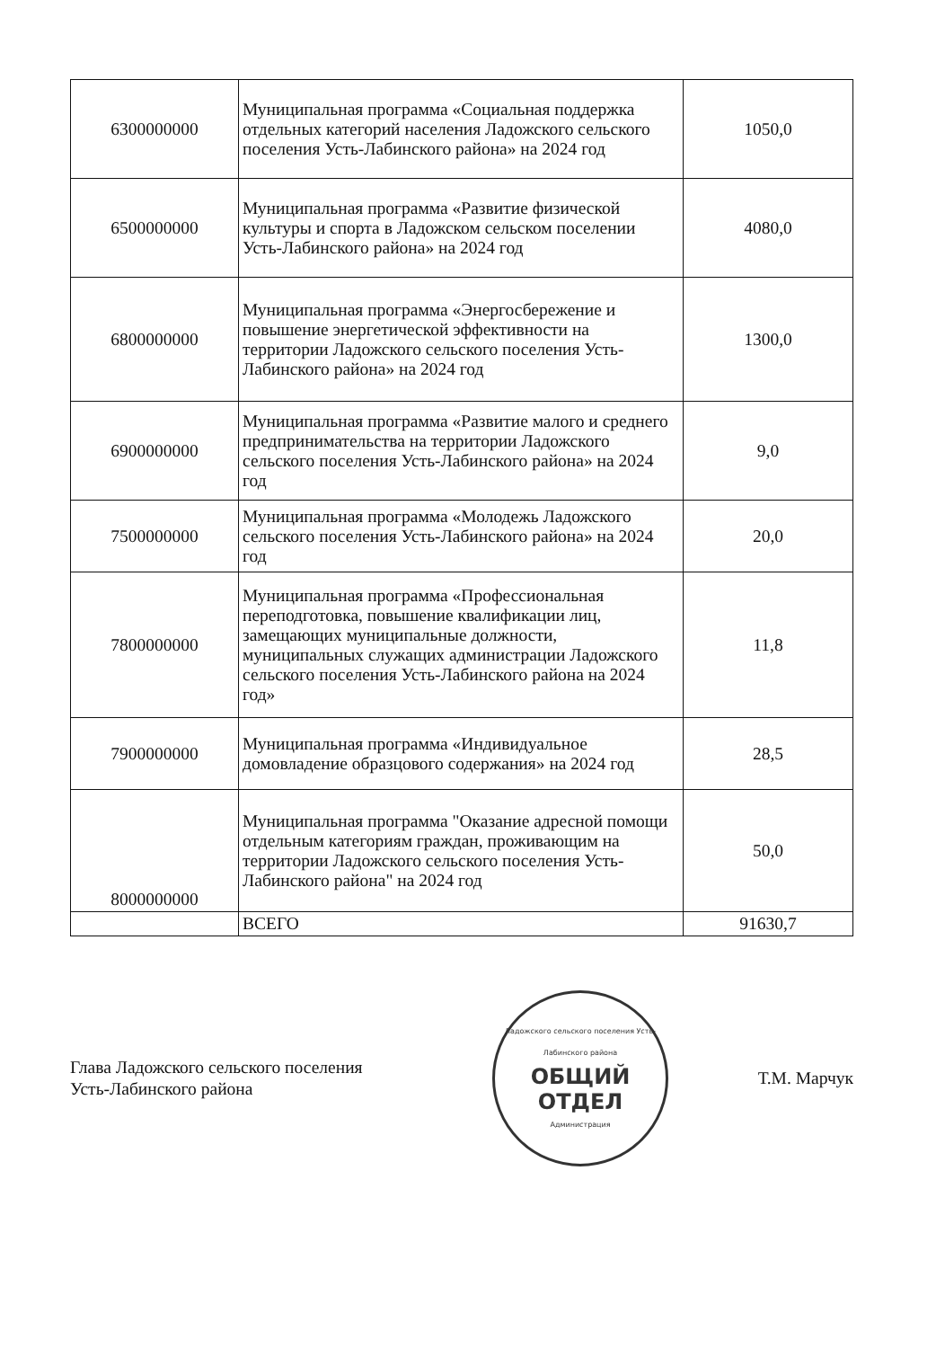| 6300000000 | Муниципальная программа «Социальная поддержка отдельных категорий населения Ладожского сельского поселения Усть-Лабинского района» на 2024 год | 1050,0 |
| 6500000000 | Муниципальная программа «Развитие физической культуры и спорта в Ладожском сельском поселении Усть-Лабинского района» на 2024 год | 4080,0 |
| 6800000000 | Муниципальная программа «Энергосбережение и повышение энергетической эффективности на территории Ладожского сельского поселения Усть-Лабинского района» на 2024 год | 1300,0 |
| 6900000000 | Муниципальная программа «Развитие малого и среднего предпринимательства на территории Ладожского сельского поселения Усть-Лабинского района» на 2024 год | 9,0 |
| 7500000000 | Муниципальная программа «Молодежь Ладожского сельского поселения Усть-Лабинского района» на 2024 год | 20,0 |
| 7800000000 | Муниципальная программа «Профессиональная переподготовка, повышение квалификации лиц, замещающих муниципальные должности, муниципальных служащих администрации Ладожского сельского поселения Усть-Лабинского района на 2024 год» | 11,8 |
| 7900000000 | Муниципальная программа «Индивидуальное домовладение образцового содержания» на 2024 год | 28,5 |
| 8000000000 | Муниципальная программа "Оказание адресной помощи отдельным категориям граждан, проживающим на территории Ладожского сельского поселения Усть-Лабинского района" на 2024 год | 50,0 |
| | ВСЕГО | 91630,7 |
Глава Ладожского сельского поселения
Усть-Лабинского района
Ладожского сельского поселения Усть-Лабинского района
ОБЩИЙ
ОТДЕЛ
Администрация
Т.М. Марчук